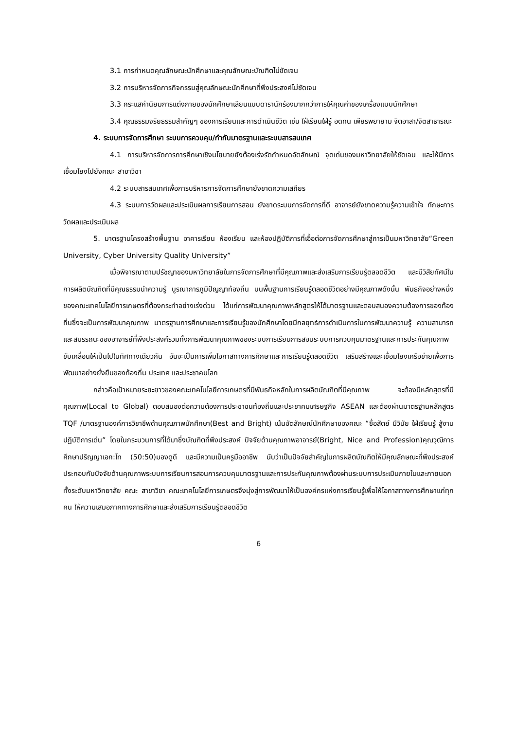3.1 การกำหนดคุณลักษณะนักศึกษาและคุณลักษณะบัณฑิตไม่ชัดเจน
3.2 การบริหารจัดการกิจกรรมสู่คุณลักษณะนักศึกษาที่พึงประสงค์ไม่ชัดเจน
3.3 กระแสค่านิยมการแต่งกายของนักศึกษาเลียนแบบดารานักร้องมากกว่าการให้คุณค่าของเครื่องแบบนักศึกษา
3.4 คุณธรรมจริยธรรมสำคัญๆ ของการเรียนและการดำเนินชีวิต เช่น ใฝ่เรียนใฝ่รู้ อดทน เพียรพยายาม จิตอาสา/จิตสาธารณะ
4. ระบบการจัดการศึกษา ระบบการควบคุม/กำกับมาตรฐานและระบบสารสนเทศ
4.1 การบริหารจัดการการศึกษาเชิงนโยบายยังต้องเร่งรัดกำหนดอัตลักษณ์ จุดเด่นของมหาวิทยาลัยให้ชัดเจน และให้มีการเชื่อมโยงไปยังคณะ สาขาวิชา
4.2 ระบบสารสนเทศเพื่อการบริหารการจัดการศึกษายังขาดความเสถียร
4.3 ระบบการวัดผลและประเมินผลการเรียนการสอน ยังขาดระบบการจัดการที่ดี อาจารย์ยังขาดความรู้ความเข้าใจ ทักษะการวัดผลและประเมินผล
5. มาตรฐานโครงสร้างพื้นฐาน อาคารเรียน ห้องเรียน และห้องปฏิบัติการที่เอื้อต่อการจัดการศึกษาสู่การเป็นมหาวิทยาลัย“Green University, Cyber University Quality University”
เมื่อพิจารณาตามปรัชญาของมหาวิทยาลัยในการจัดการศึกษาที่มีคุณภาพและส่งเสริมการเรียนรู้ตลอดชีวิต และมีวิสัยทัศน์ในการผลิตบัณฑิตที่มีคุณธรรมนำความรู้ บูรณาการภูมิปัญญาท้องถิ่น บนพื้นฐานการเรียนรู้ตลอดชีวิตอย่างมีคุณภาพดังนั้น พันธกิจอย่างหนึ่งของคณะเทคโนโลยีการเกษตรที่ต้องกระทำอย่างเร่งด่วน ได้แก่การพัฒนาคุณภาพหลักสูตรให้ได้มาตรฐานและตอบสนองความต้องการของท้องถิ่นซึ่งจะเป็นการพัฒนาคุณภาพ มาตรฐานการศึกษาและการเรียนรู้ของนักศึกษาโดยมีกลยุทธ์การดำเนินการในการพัฒนาความรู้ ความสามารถและสมรรถนะของอาจารย์ที่พึงประสงค์รวมทั้งการพัฒนาคุณภาพของระบบการเรียนการสอนระบบการควบคุมมาตรฐานและการประกันคุณภาพขับเคลื่อนให้เป็นไปในทิศทางเดียวกัน อันจะเป็นการเพิ่มโอกาสทางการศึกษาและการเรียนรู้ตลอดชีวิต เสริมสร้างและเชื่อมโยงเครือข่ายเพื่อการพัฒนาอย่างยั่งยืนของท้องถิ่น ประเทศ และประชาคมโลก
กล่าวคือเป้าหมายระยะยาวของคณะเทคโนโลยีการเกษตรที่มีพันธกิจหลักในการผลิตบัณฑิตที่มีคุณภาพ จะต้องมีหลักสูตรที่มีคุณภาพ(Local to Global) ตอบสนองต่อความต้องการประชาชนท้องถิ่นและประชาคมเศรษฐกิจ ASEAN และต้องผ่านมาตรฐานหลักสูตร TQF /มาตรฐานองค์การวิชาชีพด้านคุณภาพนักศึกษา(Best and Bright) เน้นอัตลักษณ์นักศึกษาของคณะ “ซื่อสัตย์ มีวินัย ใฝ่เรียนรู้ สู้งาน ปฏิบัติการเด่น” โดยในกระบวนการที่ได้มาซึ่งบัณฑิตที่พึงประสงค์ ปัจจัยด้านคุณภาพอาจารย์(Bright, Nice and Profession)คุณวุฒิการศึกษาปริญญาเอก:โท (50:50)มองดูดี และมีความเป็นครูมืออาชีพ นับว่าเป็นปัจจัยสำคัญในการผลิตบัณฑิตให้มีคุณลักษณะที่พึงประสงค์ ประกอบกับปัจจัยด้านคุณภาพระบบการเรียนการสอนการควบคุมมาตรฐานและการประกันคุณภาพต้องผ่านระบบการประเมินภายในและภายนอกทั้งระดับมหาวิทยาลัย คณะ สาขาวิชา คณะเทคโนโลยีการเกษตรจึงมุ่งสู่การพัฒนาให้เป็นองค์กรแห่งการเรียนรู้เพื่อให้โอกาสทางการศึกษาแก่ทุกคน ให้ความเสมอภาคทางการศึกษาและส่งเสริมการเรียนรู้ตลอดชีวิต
6